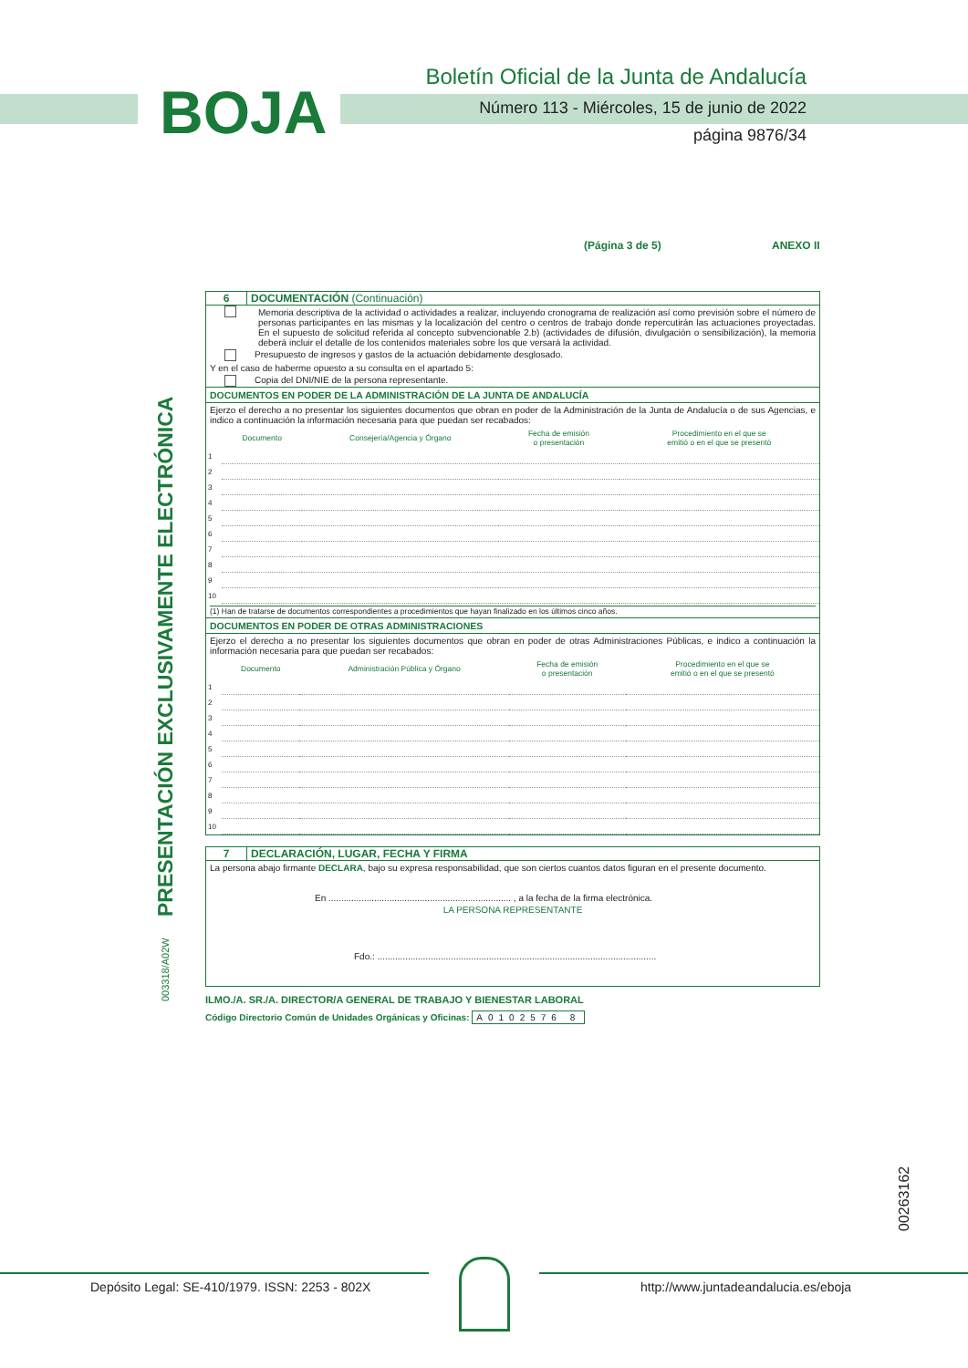BOJA
Boletín Oficial de la Junta de Andalucía
Número 113 - Miércoles, 15 de junio de 2022
página 9876/34
(Página 3 de 5) ANEXO II
PRESENTACIÓN EXCLUSIVAMENTE ELECTRÓNICA
003318/A02W
00263162
6 DOCUMENTACIÓN (Continuación)
Memoria descriptiva de la actividad o actividades a realizar, incluyendo cronograma de realización así como previsión sobre el número de personas participantes en las mismas y la localización del centro o centros de trabajo donde repercutirán las actuaciones proyectadas. En el supuesto de solicitud referida al concepto subvencionable 2.b) (actividades de difusión, divulgación o sensibilización), la memoria deberá incluir el detalle de los contenidos materiales sobre los que versará la actividad.
Presupuesto de ingresos y gastos de la actuación debidamente desglosado.
Y en el caso de haberme opuesto a su consulta en el apartado 5:
Copia del DNI/NIE de la persona representante.
DOCUMENTOS EN PODER DE LA ADMINISTRACIÓN DE LA JUNTA DE ANDALUCÍA
Ejerzo el derecho a no presentar los siguientes documentos que obran en poder de la Administración de la Junta de Andalucía o de sus Agencias, e indico a continuación la información necesaria para que puedan ser recabados:
| | Documento | Consejería/Agencia y Órgano | Fecha de emisión o presentación | Procedimiento en el que se emitió o en el que se presentó |
| --- | --- | --- | --- | --- |
| 1 | | | | |
| 2 | | | | |
| 3 | | | | |
| 4 | | | | |
| 5 | | | | |
| 6 | | | | |
| 7 | | | | |
| 8 | | | | |
| 9 | | | | |
| 10 | | | | |
(1) Han de tratarse de documentos correspondientes a procedimientos que hayan finalizado en los últimos cinco años.
DOCUMENTOS EN PODER DE OTRAS ADMINISTRACIONES
Ejerzo el derecho a no presentar los siguientes documentos que obran en poder de otras Administraciones Públicas, e indico a continuación la información necesaria para que puedan ser recabados:
| | Documento | Administración Pública y Órgano | Fecha de emisión o presentación | Procedimiento en el que se emitió o en el que se presentó |
| --- | --- | --- | --- | --- |
| 1 | | | | |
| 2 | | | | |
| 3 | | | | |
| 4 | | | | |
| 5 | | | | |
| 6 | | | | |
| 7 | | | | |
| 8 | | | | |
| 9 | | | | |
| 10 | | | | |
7 DECLARACIÓN, LUGAR, FECHA Y FIRMA
La persona abajo firmante DECLARA, bajo su expresa responsabilidad, que son ciertos cuantos datos figuran en el presente documento.
En ........................................................................ , a la fecha de la firma electrónica.
LA PERSONA REPRESENTANTE
Fdo.: ..............................................................................................................
ILMO./A. SR./A. DIRECTOR/A GENERAL DE TRABAJO Y BIENESTAR LABORAL
Código Directorio Común de Unidades Orgánicas y Oficinas: A0102576 8
Depósito Legal: SE-410/1979. ISSN: 2253 - 802X
http://www.juntadeandalucia.es/eboja